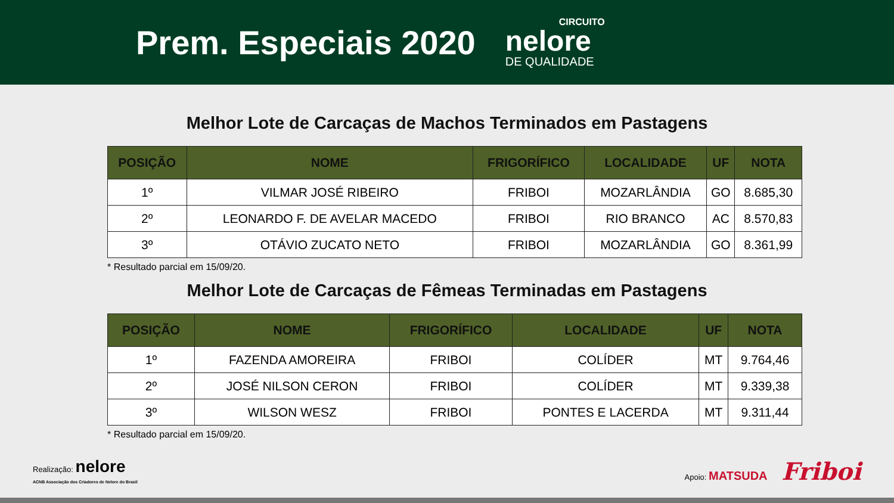Prem. Especiais 2020
CIRCUITO
nelore
DE QUALIDADE
Melhor Lote de Carcaças de Machos Terminados em Pastagens
| POSIÇÃO | NOME | FRIGORÍFICO | LOCALIDADE | UF | NOTA |
| --- | --- | --- | --- | --- | --- |
| 1º | VILMAR JOSÉ RIBEIRO | FRIBOI | MOZARLÂNDIA | GO | 8.685,30 |
| 2º | LEONARDO F. DE AVELAR MACEDO | FRIBOI | RIO BRANCO | AC | 8.570,83 |
| 3º | OTÁVIO ZUCATO NETO | FRIBOI | MOZARLÂNDIA | GO | 8.361,99 |
* Resultado parcial em 15/09/20.
Melhor Lote de Carcaças de Fêmeas Terminadas em Pastagens
| POSIÇÃO | NOME | FRIGORÍFICO | LOCALIDADE | UF | NOTA |
| --- | --- | --- | --- | --- | --- |
| 1º | FAZENDA AMOREIRA | FRIBOI | COLÍDER | MT | 9.764,46 |
| 2º | JOSÉ NILSON CERON | FRIBOI | COLÍDER | MT | 9.339,38 |
| 3º | WILSON WESZ | FRIBOI | PONTES E LACERDA | MT | 9.311,44 |
* Resultado parcial em 15/09/20.
Realização: nelore
ACNB Associação dos Criadores de Nelore do Brasil
Apoio: MATSUDA Friboi